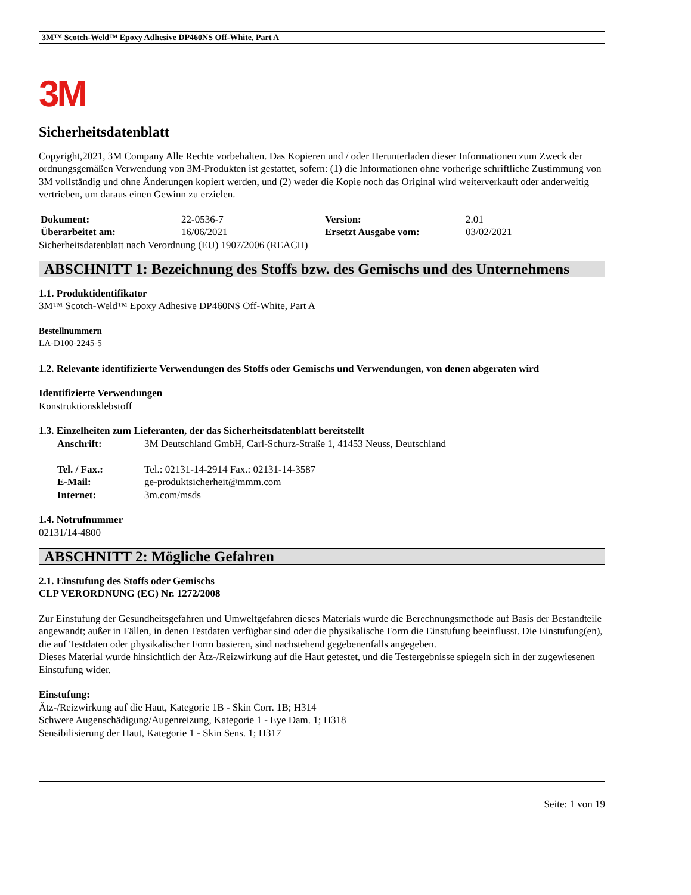3M™ Scotch-Weld™ Epoxy Adhesive DP460NS Off-White, Part A
3M
Sicherheitsdatenblatt
Copyright,2021, 3M Company Alle Rechte vorbehalten. Das Kopieren und / oder Herunterladen dieser Informationen zum Zweck der ordnungsgemäßen Verwendung von 3M-Produkten ist gestattet, sofern: (1) die Informationen ohne vorherige schriftliche Zustimmung von 3M vollständig und ohne Änderungen kopiert werden, und (2) weder die Kopie noch das Original wird weiterverkauft oder anderweitig vertrieben, um daraus einen Gewinn zu erzielen.
| Dokument: | 22-0536-7 | Version: | 2.01 |
| Überarbeitet am: | 16/06/2021 | Ersetzt Ausgabe vom: | 03/02/2021 |
Sicherheitsdatenblatt nach Verordnung (EU) 1907/2006 (REACH)
ABSCHNITT 1: Bezeichnung des Stoffs bzw. des Gemischs und des Unternehmens
1.1. Produktidentifikator
3M™ Scotch-Weld™ Epoxy Adhesive DP460NS Off-White, Part A
Bestellnummern
LA-D100-2245-5
1.2. Relevante identifizierte Verwendungen des Stoffs oder Gemischs und Verwendungen, von denen abgeraten wird
Identifizierte Verwendungen
Konstruktionsklebstoff
1.3. Einzelheiten zum Lieferanten, der das Sicherheitsdatenblatt bereitstellt
| Anschrift: | 3M Deutschland GmbH, Carl-Schurz-Straße 1, 41453 Neuss, Deutschland |
| Tel. / Fax.: | Tel.: 02131-14-2914 Fax.: 02131-14-3587 |
| E-Mail: | ge-produktsicherheit@mmm.com |
| Internet: | 3m.com/msds |
1.4. Notrufnummer
02131/14-4800
ABSCHNITT 2: Mögliche Gefahren
2.1. Einstufung des Stoffs oder Gemischs
CLP VERORDNUNG (EG) Nr. 1272/2008
Zur Einstufung der Gesundheitsgefahren und Umweltgefahren dieses Materials wurde die Berechnungsmethode auf Basis der Bestandteile angewandt; außer in Fällen, in denen Testdaten verfügbar sind oder die physikalische Form die Einstufung beeinflusst. Die Einstufung(en), die auf Testdaten oder physikalischer Form basieren, sind nachstehend gegebenenfalls angegeben.
Dieses Material wurde hinsichtlich der Ätz-/Reizwirkung auf die Haut getestet, und die Testergebnisse spiegeln sich in der zugewiesenen Einstufung wider.
Einstufung:
Ätz-/Reizwirkung auf die Haut, Kategorie 1B - Skin Corr. 1B; H314
Schwere Augenschädigung/Augenreizung, Kategorie 1 - Eye Dam. 1; H318
Sensibilisierung der Haut, Kategorie 1 - Skin Sens. 1; H317
Seite: 1 von 19